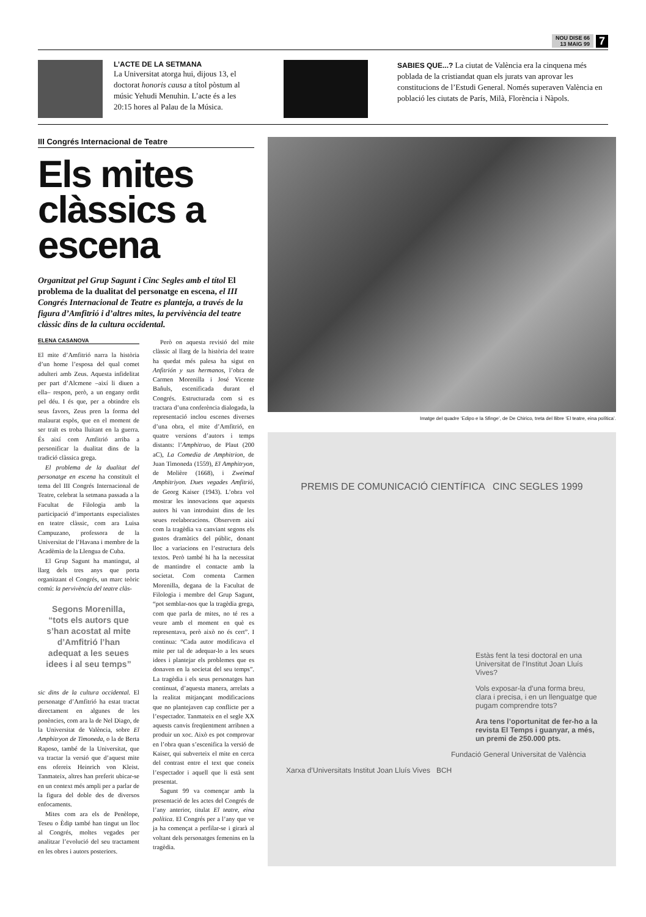NOU DISE 66
13 MAIG 99
7
L’ACTE DE LA SETMANA
La Universitat atorga hui, dijous 13, el doctorat honoris causa a títol pòstum al músic Yehudi Menuhin. L’acte és a les 20:15 hores al Palau de la Música.
SABIES QUE...? La ciutat de València era la cinquena més poblada de la cristiandat quan els jurats van aprovar les constitucions de l’Estudi General. Només superaven València en població les ciutats de París, Milà, Florència i Nàpols.
III Congrés Internacional de Teatre
Els mites clàssics a escena
Organitzat pel Grup Sagunt i Cinc Segles amb el títol El problema de la dualitat del personatge en escena, el III Congrés Internacional de Teatre es planteja, a través de la figura d’Amfitrió i d’altres mites, la pervivència del teatre clàssic dins de la cultura occidental.
ELENA CASANOVA
El mite d’Amfitrió narra la història d’un home l’esposa del qual comet adulteri amb Zeus. Aquesta infidelitat per part d’Alcmene –així li diuen a ella– respon, però, a un engany ordit pel déu. I és que, per a obtindre els seus favors, Zeus pren la forma del malaurat espòs, que en el moment de ser traït es troba lluitant en la guerra. És així com Amfitrió arriba a personificar la dualitat dins de la tradició clàssica grega.
El problema de la dualitat del personatge en escena ha constituït el tema del III Congrés Internacional de Teatre, celebrat la setmana passada a la Facultat de Filologia amb la participació d’importants especialistes en teatre clàssic, com ara Luisa Campuzano, professora de la Universitat de l’Havana i membre de la Acadèmia de la Llengua de Cuba.
El Grup Sagunt ha mantingut, al llarg dels tres anys que porta organitzant el Congrés, un marc teòric comú: la pervivència del teatre clàs-
Segons Morenilla, “tots els autors que s’han acostat al mite d’Amfitrió l’han adequat a les seues idees i al seu temps”
sic dins de la cultura occidental. El personatge d’Amfitrió ha estat tractat directament en algunes de les ponències, com ara la de Nel Diago, de la Universitat de València, sobre El Amphitryon de Timoneda, o la de Berta Raposo, també de la Universitat, que va tractar la versió que d’aquest mite ens ofereix Heinrich von Kleist. Tanmateix, altres han preferit ubicar-se en un context més ampli per a parlar de la figura del doble des de diversos enfocaments.
Mites com ara els de Penèlope, Teseu o Èdip també han tingut un lloc al Congrés, moltes vegades per analitzar l’evolució del seu tractament en les obres i autors posteriors.
Però on aquesta revisió del mite clàssic al llarg de la història del teatre ha quedat més palesa ha sigut en Anfitrión y sus hermanos, l’obra de Carmen Morenilla i José Vicente Bañuls, escenificada durant el Congrés. Estructurada com si es tractara d’una conferència dialogada, la representació inclou escenes diverses d’una obra, el mite d’Amfitrió, en quatre versions d’autors i temps distants: l’Amphitruo, de Plaut (200 aC), La Comedia de Amphitrion, de Juan Timoneda (1559), El Amphitryon, de Molière (1668), i Zweimal Amphitriyon. Dues vegades Amfitrió, de Georg Kaiser (1943). L’obra vol mostrar les innovacions que aquests autors hi van introduint dins de les seues reelaboracions. Observem així com la tragèdia va canviant segons els gustos dramàtics del públic, donant lloc a variacions en l’estructura dels textos. Però també hi ha la necessitat de mantindre el contacte amb la societat. Com comenta Carmen Morenilla, degana de la Facultat de Filologia i membre del Grup Sagunt, “pot semblar-nos que la tragèdia grega, com que parla de mites, no té res a veure amb el moment en què es representava, però això no és cert”. I continua: “Cada autor modificava el mite per tal de adequar-lo a les seues idees i plantejar els problemes que es donaven en la societat del seu temps”. La tragèdia i els seus personatges han continuat, d’aquesta manera, arrelats a la realitat mitjançant modificacions que no plantejaven cap conflicte per a l’espectador. Tanmateix en el segle XX aquests canvis freqüentment arribnen a produir un xoc. Això es pot comprovar en l’obra quan s’escenifica la versió de Kaiser, qui subverteix el mite en cerca del contrast entre el text que coneix l’espectador i aquell que li està sent presentat.
Sagunt 99 va començar amb la presentació de les actes del Congrés de l’any anterior, titulat El teatre, eina política. El Congrés per a l’any que ve ja ha començat a perfilar-se i girarà al voltant dels personatges femenins en la tragèdia.
Imatge del quadre ‘Edipo e la Sfinge’, de De Chirico, treta del llibre ‘El teatre, eina política’.
PREMIS DE COMUNICACIÓ CIENTÍFICA CINC SEGLES 1999
Estàs fent la tesi doctoral en una Universitat de l’Institut Joan Lluís Vives?
Vols exposar-la d’una forma breu, clara i precisa, i en un llenguatge que pugam comprendre tots?
Ara tens l’oportunitat de fer-ho a la revista El Temps i guanyar, a més, un premi de 250.000 pts.
Fundació General Universitat de València
Xarxa d’Universitats Institut Joan Lluís Vives BCH